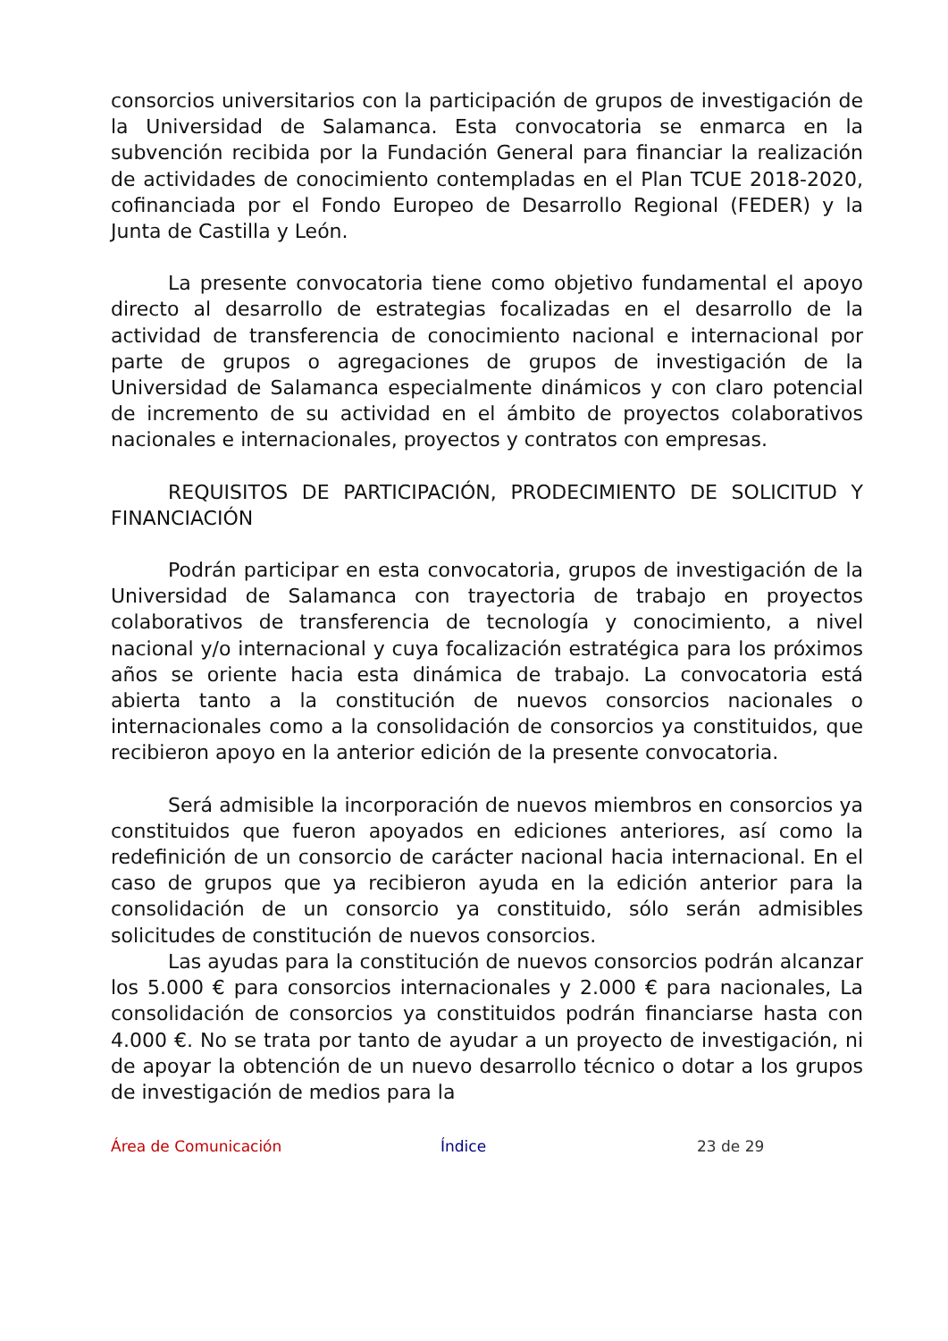consorcios universitarios con la participación de grupos de investigación de la Universidad de Salamanca. Esta convocatoria se enmarca en la subvención recibida por la Fundación General para financiar la realización de actividades de conocimiento contempladas en el Plan TCUE 2018-2020, cofinanciada por el Fondo Europeo de Desarrollo Regional (FEDER) y la Junta de Castilla y León.
La presente convocatoria tiene como objetivo fundamental el apoyo directo al desarrollo de estrategias focalizadas en el desarrollo de la actividad de transferencia de conocimiento nacional e internacional por parte de grupos o agregaciones de grupos de investigación de la Universidad de Salamanca especialmente dinámicos y con claro potencial de incremento de su actividad en el ámbito de proyectos colaborativos nacionales e internacionales, proyectos y contratos con empresas.
REQUISITOS DE PARTICIPACIÓN, PRODECIMIENTO DE SOLICITUD Y FINANCIACIÓN
Podrán participar en esta convocatoria, grupos de investigación de la Universidad de Salamanca con trayectoria de trabajo en proyectos colaborativos de transferencia de tecnología y conocimiento, a nivel nacional y/o internacional y cuya focalización estratégica para los próximos años se oriente hacia esta dinámica de trabajo. La convocatoria está abierta tanto a la constitución de nuevos consorcios nacionales o internacionales como a la consolidación de consorcios ya constituidos, que recibieron apoyo en la anterior edición de la presente convocatoria.
Será admisible la incorporación de nuevos miembros en consorcios ya constituidos que fueron apoyados en ediciones anteriores, así como la redefinición de un consorcio de carácter nacional hacia internacional. En el caso de grupos que ya recibieron ayuda en la edición anterior para la consolidación de un consorcio ya constituido, sólo serán admisibles solicitudes de constitución de nuevos consorcios.
Las ayudas para la constitución de nuevos consorcios podrán alcanzar los 5.000 € para consorcios internacionales y 2.000 € para nacionales, La consolidación de consorcios ya constituidos podrán financiarse hasta con 4.000 €. No se trata por tanto de ayudar a un proyecto de investigación, ni de apoyar la obtención de un nuevo desarrollo técnico o dotar a los grupos de investigación de medios para la
Área de Comunicación Índice 23 de 29